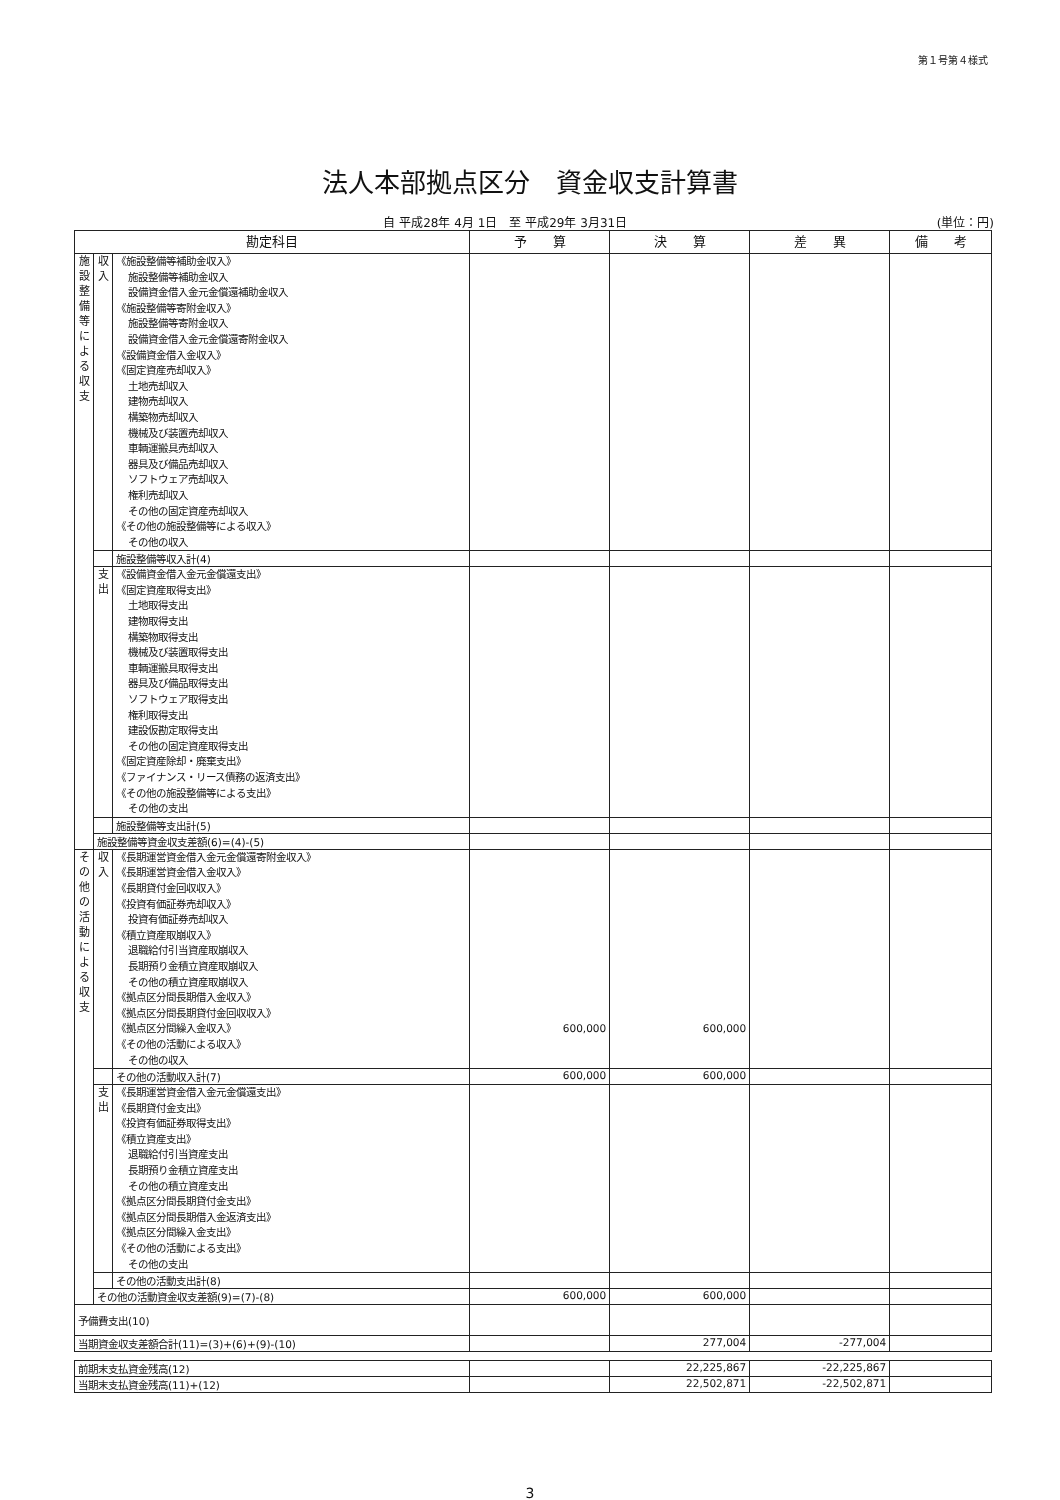第１号第４様式
法人本部拠点区分　資金収支計算書
自 平成28年 4月 1日　至 平成29年 3月31日 (単位：円)
| 勘定科目 | | | 予 算 | 決 算 | 差 異 | 備 考 |
| --- | --- | --- | --- | --- | --- | --- |
| 施 設 整 備 等 に よ る 収 支 | 収 入 | 《施設整備等補助金収入》 施設整備等補助金収入 設備資金借入金元金償還補助金収入 《施設整備等寄附金収入》 施設整備等寄附金収入 設備資金借入金元金償還寄附金収入 《設備資金借入金収入》 《固定資産売却収入》 土地売却収入 建物売却収入 構築物売却収入 機械及び装置売却収入 車輌運搬具売却収入 器具及び備品売却収入 ソフトウェア売却収入 権利売却収入 その他の固定資産売却収入 《その他の施設整備等による収入》 その他の収入 | | | | |
| | | 施設整備等収入計(4) | | | | |
| | 支 出 | 《設備資金借入金元金償還支出》 《固定資産取得支出》 土地取得支出 建物取得支出 構築物取得支出 機械及び装置取得支出 車輌運搬具取得支出 器具及び備品取得支出 ソフトウェア取得支出 権利取得支出 建設仮勘定取得支出 その他の固定資産取得支出 《固定資産除却・廃棄支出》 《ファイナンス・リース債務の返済支出》 《その他の施設整備等による支出》 その他の支出 | | | | |
| | | 施設整備等支出計(5) | | | | |
| | 施設整備等資金収支差額(6)=(4)-(5) | | | | | |
| そ の 他 の 活 動 に よ る 収 支 | 収 入 | 《長期運営資金借入金元金償還寄附金収入》 《長期運営資金借入金収入》 《長期貸付金回収収入》 《投資有価証券売却収入》 投資有価証券売却収入 《積立資産取崩収入》 退職給付引当資産取崩収入 長期預り金積立資産取崩収入 その他の積立資産取崩収入 《拠点区分間長期借入金収入》 《拠点区分間長期貸付金回収収入》 《拠点区分間繰入金収入》 《その他の活動による収入》 その他の収入 | 600,000 | 600,000 | | |
| | | その他の活動収入計(7) | 600,000 | 600,000 | | |
| | 支 出 | 《長期運営資金借入金元金償還支出》 《長期貸付金支出》 《投資有価証券取得支出》 《積立資産支出》 退職給付引当資産支出 長期預り金積立資産支出 その他の積立資産支出 《拠点区分間長期貸付金支出》 《拠点区分間長期借入金返済支出》 《拠点区分間繰入金支出》 《その他の活動による支出》 その他の支出 | | | | |
| | | その他の活動支出計(8) | | | | |
| | その他の活動資金収支差額(9)=(7)-(8) | | 600,000 | 600,000 | | |
| 予備費支出(10) | | | | | | |
| 当期資金収支差額合計(11)=(3)+(6)+(9)-(10) | | | | 277,004 | -277,004 | |
| 前期末支払資金残高(12) | | | | 22,225,867 | -22,225,867 | |
| 当期末支払資金残高(11)+(12) | | | | 22,502,871 | -22,502,871 | |
3